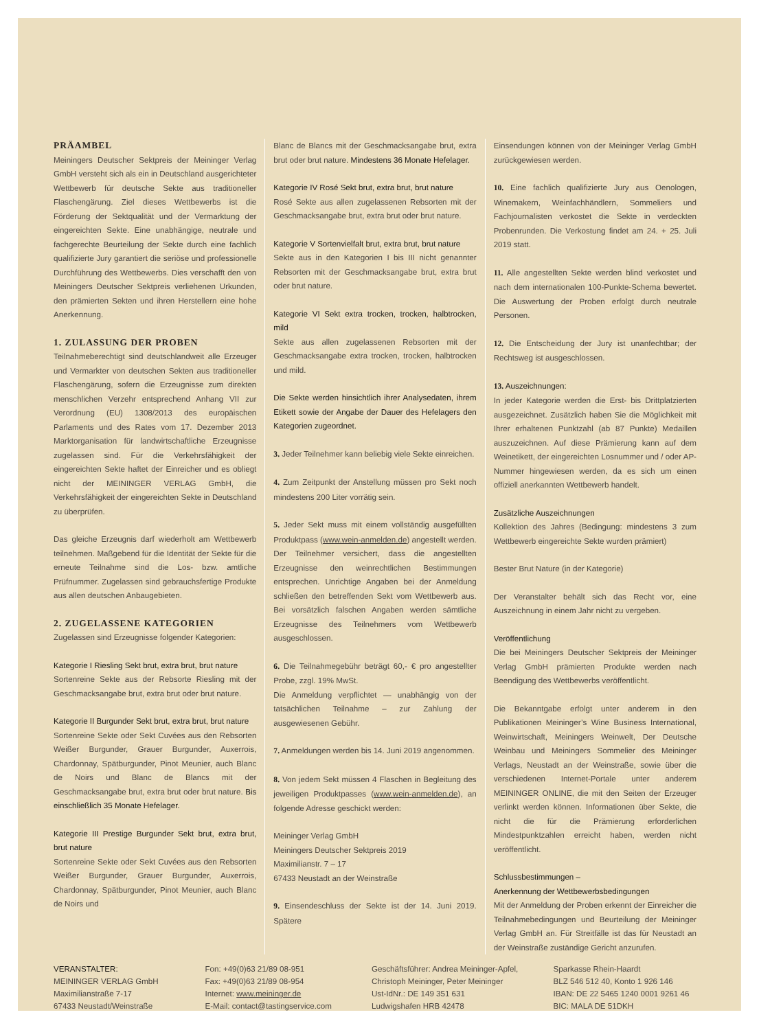PRÄAMBEL
Meiningers Deutscher Sektpreis der Meininger Verlag GmbH versteht sich als ein in Deutschland ausgerichteter Wettbewerb für deutsche Sekte aus traditioneller Flaschengärung. Ziel dieses Wettbewerbs ist die Förderung der Sektqualität und der Vermarktung der eingereichten Sekte. Eine unabhängige, neutrale und fachgerechte Beurteilung der Sekte durch eine fachlich qualifizierte Jury garantiert die seriöse und professionelle Durchführung des Wettbewerbs. Dies verschafft den von Meiningers Deutscher Sektpreis verliehenen Urkunden, den prämierten Sekten und ihren Herstellern eine hohe Anerkennung.
1. ZULASSUNG DER PROBEN
Teilnahmeberechtigt sind deutschlandweit alle Erzeuger und Vermarkter von deutschen Sekten aus traditioneller Flaschengärung, sofern die Erzeugnisse zum direkten menschlichen Verzehr entsprechend Anhang VII zur Verordnung (EU) 1308/2013 des europäischen Parlaments und des Rates vom 17. Dezember 2013 Marktorganisation für landwirtschaftliche Erzeugnisse zugelassen sind. Für die Verkehrsfähigkeit der eingereichten Sekte haftet der Einreicher und es obliegt nicht der MEININGER VERLAG GmbH, die Verkehrsfähigkeit der eingereichten Sekte in Deutschland zu überprüfen.
Das gleiche Erzeugnis darf wiederholt am Wettbewerb teilnehmen. Maßgebend für die Identität der Sekte für die erneute Teilnahme sind die Los- bzw. amtliche Prüfnummer. Zugelassen sind gebrauchsfertige Produkte aus allen deutschen Anbaugebieten.
2. ZUGELASSENE KATEGORIEN
Zugelassen sind Erzeugnisse folgender Kategorien:
Kategorie I Riesling Sekt brut, extra brut, brut nature
Sortenreine Sekte aus der Rebsorte Riesling mit der Geschmacksangabe brut, extra brut oder brut nature.
Kategorie II Burgunder Sekt brut, extra brut, brut nature
Sortenreine Sekte oder Sekt Cuvées aus den Rebsorten Weißer Burgunder, Grauer Burgunder, Auxerrois, Chardonnay, Spätburgunder, Pinot Meunier, auch Blanc de Noirs und Blanc de Blancs mit der Geschmacksangabe brut, extra brut oder brut nature. Bis einschließlich 35 Monate Hefelager.
Kategorie III Prestige Burgunder Sekt brut, extra brut, brut nature
Sortenreine Sekte oder Sekt Cuvées aus den Rebsorten Weißer Burgunder, Grauer Burgunder, Auxerrois, Chardonnay, Spätburgunder, Pinot Meunier, auch Blanc de Noirs und
Blanc de Blancs mit der Geschmacksangabe brut, extra brut oder brut nature. Mindestens 36 Monate Hefelager.
Kategorie IV Rosé Sekt brut, extra brut, brut nature
Rosé Sekte aus allen zugelassenen Rebsorten mit der Geschmacksangabe brut, extra brut oder brut nature.
Kategorie V Sortenvielfalt brut, extra brut, brut nature
Sekte aus in den Kategorien I bis III nicht genannter Rebsorten mit der Geschmacksangabe brut, extra brut oder brut nature.
Kategorie VI Sekt extra trocken, trocken, halbtrocken, mild
Sekte aus allen zugelassenen Rebsorten mit der Geschmacksangabe extra trocken, trocken, halbtrocken und mild.
Die Sekte werden hinsichtlich ihrer Analysedaten, ihrem Etikett sowie der Angabe der Dauer des Hefelagers den Kategorien zugeordnet.
3. Jeder Teilnehmer kann beliebig viele Sekte einreichen.
4. Zum Zeitpunkt der Anstellung müssen pro Sekt noch mindestens 200 Liter vorrätig sein.
5. Jeder Sekt muss mit einem vollständig ausgefüllten Produktpass (www.wein-anmelden.de) angestellt werden. Der Teilnehmer versichert, dass die angestellten Erzeugnisse den weinrechtlichen Bestimmungen entsprechen. Unrichtige Angaben bei der Anmeldung schließen den betreffenden Sekt vom Wettbewerb aus. Bei vorsätzlich falschen Angaben werden sämtliche Erzeugnisse des Teilnehmers vom Wettbewerb ausgeschlossen.
6. Die Teilnahmegebühr beträgt 60,- € pro angestellter Probe, zzgl. 19% MwSt.
Die Anmeldung verpflichtet — unabhängig von der tatsächlichen Teilnahme – zur Zahlung der ausgewiesenen Gebühr.
7. Anmeldungen werden bis 14. Juni 2019 angenommen.
8. Von jedem Sekt müssen 4 Flaschen in Begleitung des jeweiligen Produktpasses (www.wein-anmelden.de), an folgende Adresse geschickt werden:
Meininger Verlag GmbH
Meiningers Deutscher Sektpreis 2019
Maximilianstr. 7 – 17
67433 Neustadt an der Weinstraße
9. Einsendeschluss der Sekte ist der 14. Juni 2019. Spätere
Einsendungen können von der Meininger Verlag GmbH zurückgewiesen werden.
10. Eine fachlich qualifizierte Jury aus Oenologen, Winemakern, Weinfachhändlern, Sommeliers und Fachjournalisten verkostet die Sekte in verdeckten Probenrunden. Die Verkostung findet am 24. + 25. Juli 2019 statt.
11. Alle angestellten Sekte werden blind verkostet und nach dem internationalen 100-Punkte-Schema bewertet. Die Auswertung der Proben erfolgt durch neutrale Personen.
12. Die Entscheidung der Jury ist unanfechtbar; der Rechtsweg ist ausgeschlossen.
13. Auszeichnungen:
In jeder Kategorie werden die Erst- bis Drittplatzierten ausgezeichnet. Zusätzlich haben Sie die Möglichkeit mit Ihrer erhaltenen Punktzahl (ab 87 Punkte) Medaillen auszuzeichnen. Auf diese Prämierung kann auf dem Weinetikett, der eingereichten Losnummer und / oder AP-Nummer hingewiesen werden, da es sich um einen offiziell anerkannten Wettbewerb handelt.
Zusätzliche Auszeichnungen
Kollektion des Jahres (Bedingung: mindestens 3 zum Wettbewerb eingereichte Sekte wurden prämiert)
Bester Brut Nature (in der Kategorie)
Der Veranstalter behält sich das Recht vor, eine Auszeichnung in einem Jahr nicht zu vergeben.
Veröffentlichung
Die bei Meiningers Deutscher Sektpreis der Meininger Verlag GmbH prämierten Produkte werden nach Beendigung des Wettbewerbs veröffentlicht.
Die Bekanntgabe erfolgt unter anderem in den Publikationen Meininger’s Wine Business International, Weinwirtschaft, Meiningers Weinwelt, Der Deutsche Weinbau und Meiningers Sommelier des Meininger Verlags, Neustadt an der Weinstraße, sowie über die verschiedenen Internet-Portale unter anderem MEININGER ONLINE, die mit den Seiten der Erzeuger verlinkt werden können. Informationen über Sekte, die nicht die für die Prämierung erforderlichen Mindestpunktzahlen erreicht haben, werden nicht veröffentlicht.
Schlussbestimmungen –
Anerkennung der Wettbewerbsbedingungen
Mit der Anmeldung der Proben erkennt der Einreicher die Teilnahmebedingungen und Beurteilung der Meininger Verlag GmbH an. Für Streitfälle ist das für Neustadt an der Weinstraße zuständige Gericht anzurufen.
VERANSTALTER:
MEININGER VERLAG GmbH
Maximilianstraße 7-17
67433 Neustadt/Weinstraße
Fon: +49(0)63 21/89 08-951
Fax: +49(0)63 21/89 08-954
Internet: www.meininger.de
E-Mail: contact@tastingservice.com
Geschäftsführer: Andrea Meininger-Apfel,
Christoph Meininger, Peter Meininger
Ust-IdNr.: DE 149 351 631
Ludwigshafen HRB 42478
Sparkasse Rhein-Haardt
BLZ 546 512 40, Konto 1 926 146
IBAN: DE 22 5465 1240 0001 9261 46
BIC: MALA DE 51DKH